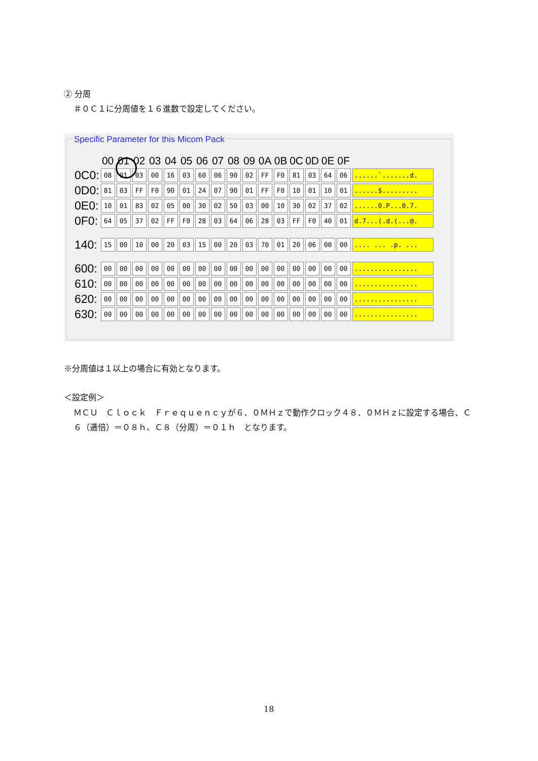② 分周
＃０Ｃ１に分周値を１６進数で設定してください。
Specific Parameter for this Micom Pack
| | 00 | 01 | 02 | 03 | 04 | 05 | 06 | 07 | 08 | 09 | 0A | 0B | 0C | 0D | 0E | 0F | |
| --- | --- | --- | --- | --- | --- | --- | --- | --- | --- | --- | --- | --- | --- | --- | --- | --- | --- |
| 0C0: | 08 | 01 | 03 | 00 | 16 | 03 | 60 | 06 | 90 | 02 | FF | F0 | 81 | 03 | 64 | 06 | ......`.......d. |
| 0D0: | 81 | 03 | FF | F0 | 90 | 01 | 24 | 07 | 90 | 01 | FF | F0 | 10 | 01 | 10 | 01 | ......$......... |
| 0E0: | 10 | 01 | 83 | 02 | 05 | 00 | 30 | 02 | 50 | 03 | 00 | 10 | 30 | 02 | 37 | 02 | ......0.P...0.7. |
| 0F0: | 64 | 05 | 37 | 02 | FF | F0 | 28 | 03 | 64 | 06 | 28 | 03 | FF | F0 | 40 | 01 | d.7...(.d.(...@. |
| 140: | 15 | 00 | 10 | 00 | 20 | 03 | 15 | 00 | 20 | 03 | 70 | 01 | 20 | 06 | 00 | 00 | .... ... .p. ... |
| 600: | 00 | 00 | 00 | 00 | 00 | 00 | 00 | 00 | 00 | 00 | 00 | 00 | 00 | 00 | 00 | 00 | ................ |
| 610: | 00 | 00 | 00 | 00 | 00 | 00 | 00 | 00 | 00 | 00 | 00 | 00 | 00 | 00 | 00 | 00 | ................ |
| 620: | 00 | 00 | 00 | 00 | 00 | 00 | 00 | 00 | 00 | 00 | 00 | 00 | 00 | 00 | 00 | 00 | ................ |
| 630: | 00 | 00 | 00 | 00 | 00 | 00 | 00 | 00 | 00 | 00 | 00 | 00 | 00 | 00 | 00 | 00 | ................ |
※分周値は１以上の場合に有効となります。
＜設定例＞
ＭＣＵ　Ｃｌｏｃｋ　Ｆｒｅｑｕｅｎｃｙが６．０ＭＨｚで動作クロック４８．０ＭＨｚに設定する場合、Ｃ６（逓倍）＝０８ｈ、Ｃ８（分周）＝０１ｈ　となります。
18